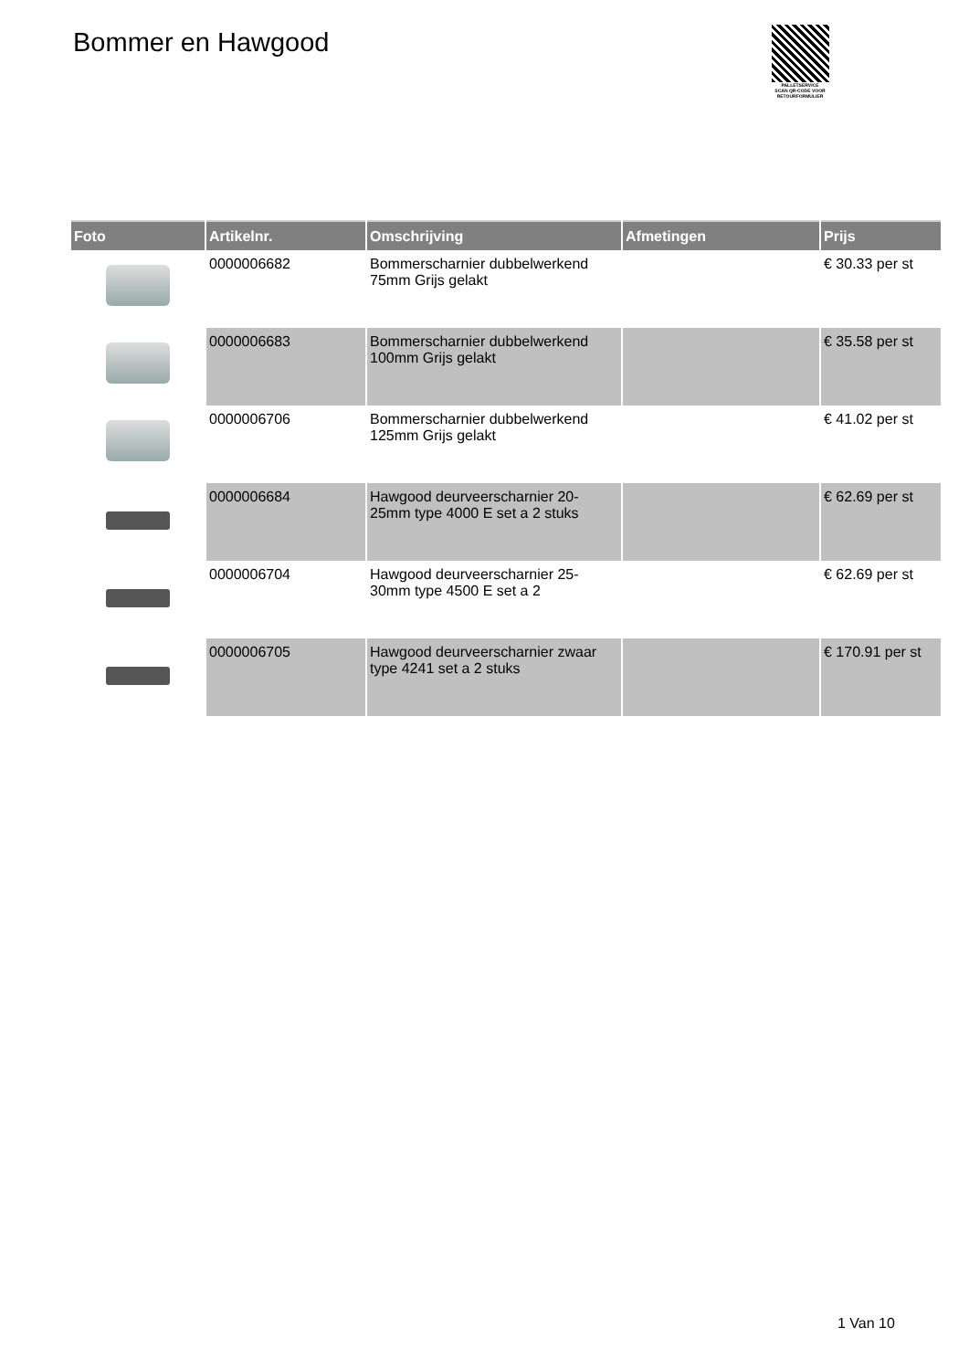Bommer en Hawgood
PALLETSERVICE
SCAN QR-CODE VOOR
RETOURFORMULIER
| Foto | Artikelnr. | Omschrijving | Afmetingen | Prijs |
| --- | --- | --- | --- | --- |
| | 0000006682 | Bommerscharnier dubbelwerkend 75mm Grijs gelakt | | € 30.33 per st |
| | 0000006683 | Bommerscharnier dubbelwerkend 100mm Grijs gelakt | | € 35.58 per st |
| | 0000006706 | Bommerscharnier dubbelwerkend 125mm Grijs gelakt | | € 41.02 per st |
| | 0000006684 | Hawgood deurveerscharnier 20-25mm type 4000 E set a 2 stuks | | € 62.69 per st |
| | 0000006704 | Hawgood deurveerscharnier 25-30mm type 4500 E set a 2 | | € 62.69 per st |
| | 0000006705 | Hawgood deurveerscharnier zwaar type 4241 set a 2 stuks | | € 170.91 per st |
1 Van 10